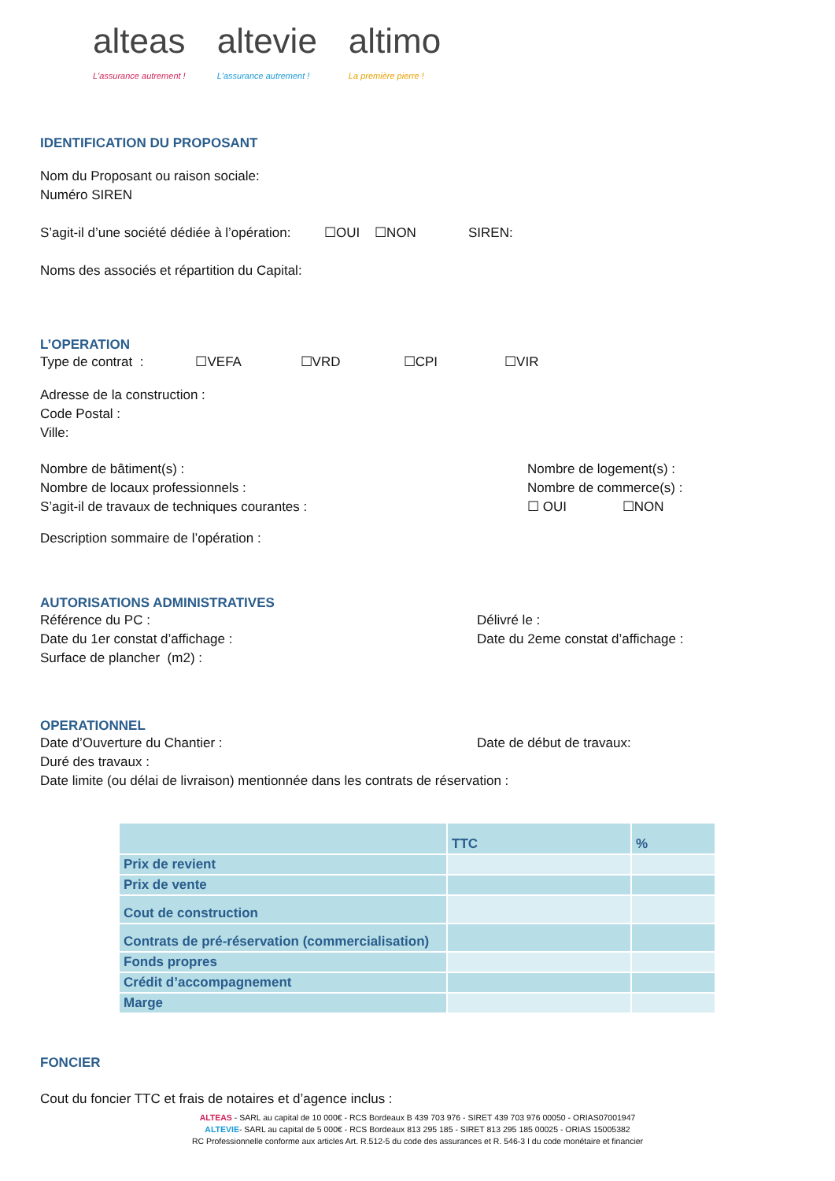alteas
L'assurance autrement !
altevie
L'assurance autrement !
altimo
La première pierre !
IDENTIFICATION DU PROPOSANT
Nom du Proposant ou raison sociale:
Numéro SIREN
S’agit-il d’une société dédiée à l’opération: ☐OUI ☐NON SIREN:
Noms des associés et répartition du Capital:
L’OPERATION
Type de contrat : ☐VEFA ☐VRD ☐CPI ☐VIR
Adresse de la construction :
Code Postal :
Ville:
Nombre de bâtiment(s) :
Nombre de locaux professionnels :
S’agit-il de travaux de techniques courantes :
Nombre de logement(s) :
Nombre de commerce(s) :
☐ OUI ☐NON
Description sommaire de l’opération :
AUTORISATIONS ADMINISTRATIVES
Référence du PC :
Date du 1er constat d’affichage :
Surface de plancher (m2) :
Délivré le :
Date du 2eme constat d’affichage :
OPERATIONNEL
Date d’Ouverture du Chantier : Date de début de travaux:
Duré des travaux :
Date limite (ou délai de livraison) mentionnée dans les contrats de réservation :
| | TTC | % |
| --- | --- | --- |
| Prix de revient | | |
| Prix de vente | | |
| Cout de construction | | |
| Contrats de pré-réservation (commercialisation) | | |
| Fonds propres | | |
| Crédit d’accompagnement | | |
| Marge | | |
FONCIER
Cout du foncier TTC et frais de notaires et d’agence inclus :
ALTEAS - SARL au capital de 10 000€ - RCS Bordeaux B 439 703 976 - SIRET 439 703 976 00050 - ORIAS07001947
ALTEVIE- SARL au capital de 5 000€ - RCS Bordeaux 813 295 185 - SIRET 813 295 185 00025 - ORIAS 15005382
RC Professionnelle conforme aux articles Art. R.512-5 du code des assurances et R. 546-3 I du code monétaire et financier